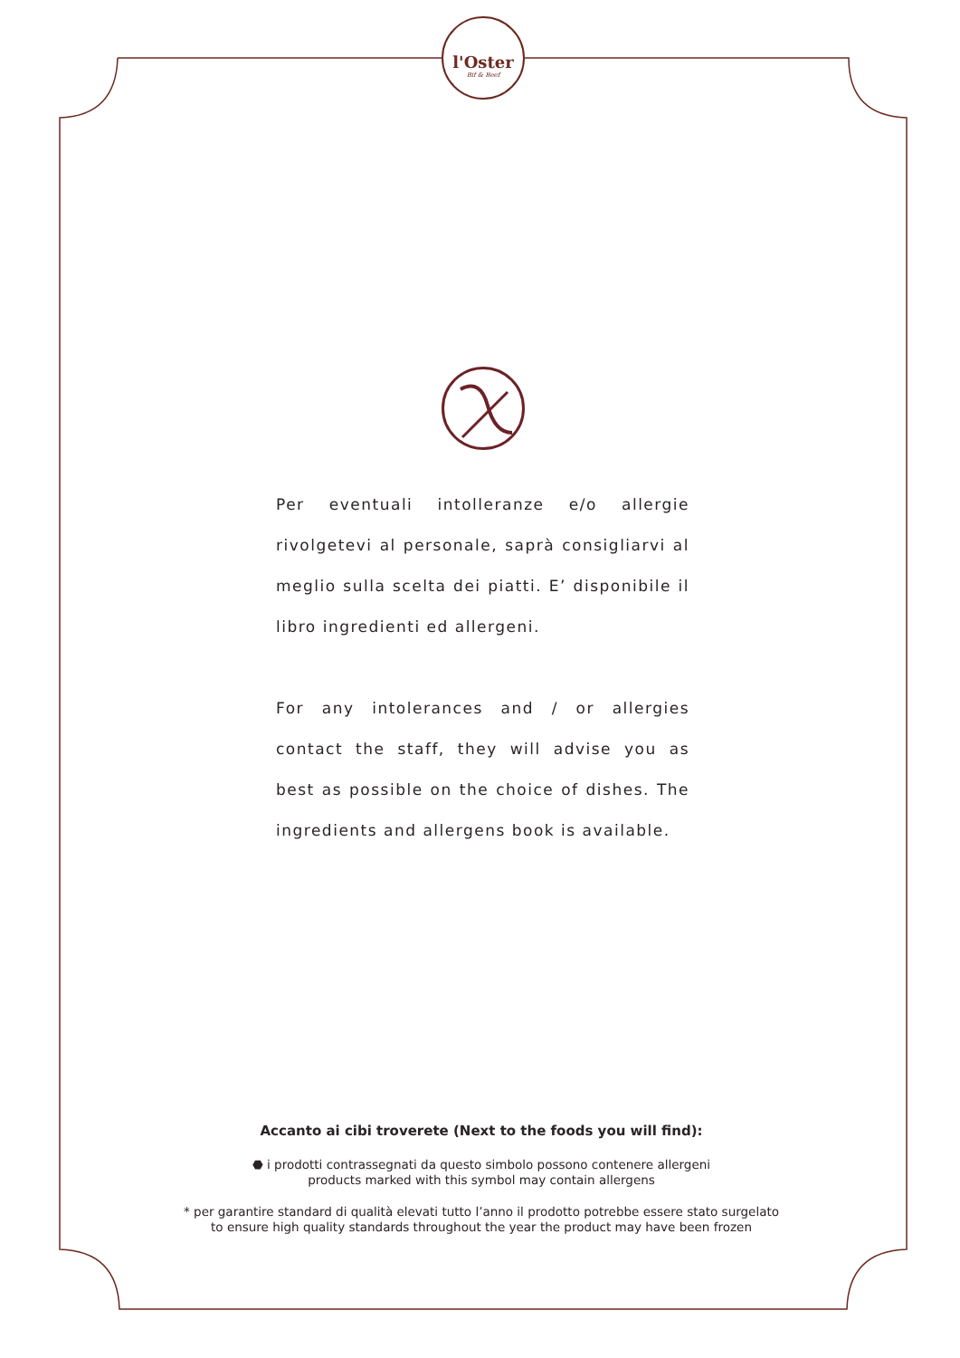l'Oster
Bif & Beef
Per eventuali intolleranze e/o allergie rivolgetevi al personale, saprà consigliarvi al meglio sulla scelta dei piatti. E’ disponibile il libro ingredienti ed allergeni.
For any intolerances and / or allergies contact the staff, they will advise you as best as possible on the choice of dishes. The ingredients and allergens book is available.
Accanto ai cibi troverete (Next to the foods you will find):
⬣ i prodotti contrassegnati da questo simbolo possono contenere allergeni
products marked with this symbol may contain allergens
* per garantire standard di qualità elevati tutto l’anno il prodotto potrebbe essere stato surgelato
to ensure high quality standards throughout the year the product may have been frozen